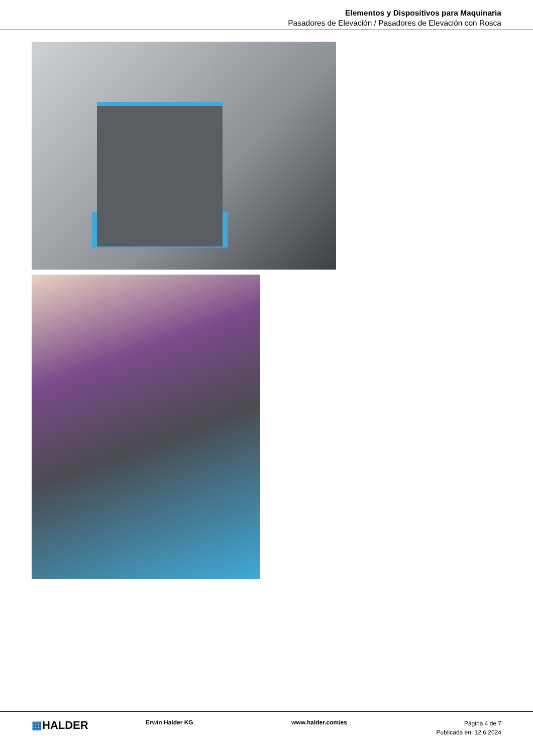Elementos y Dispositivos para Maquinaria
Pasadores de Elevación / Pasadores de Elevación con Rosca
▦HALDER
Erwin Halder KG www.halder.com/es
Página 4 de 7
Publicada en: 12.6.2024